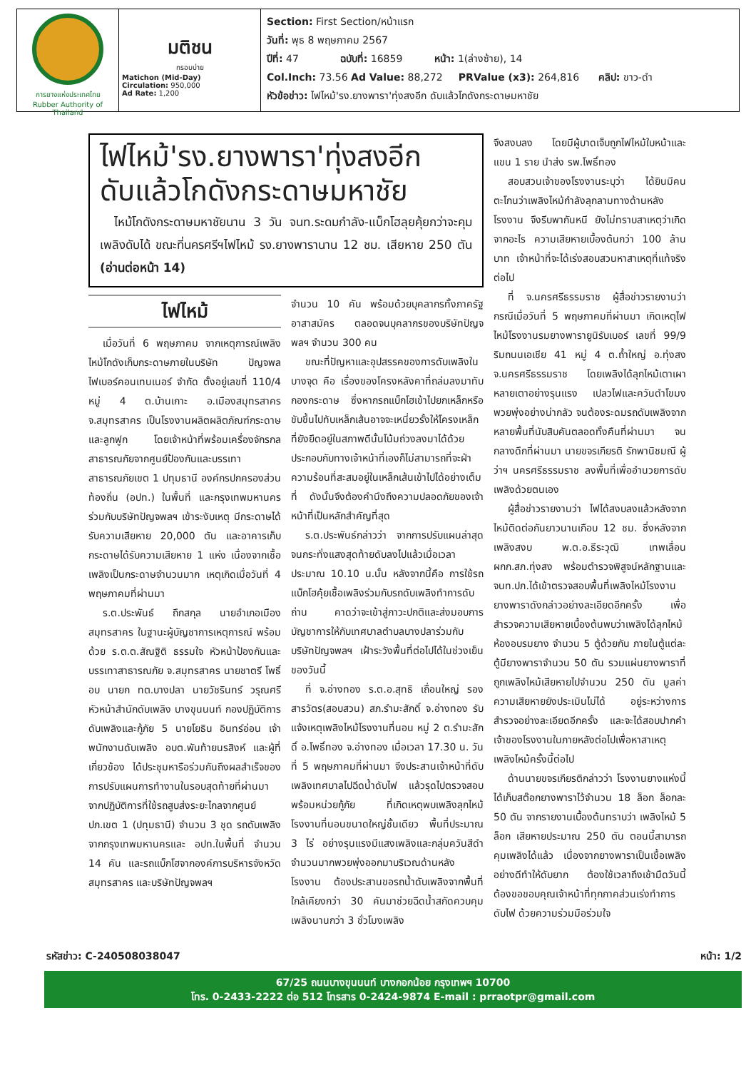การยางแห่งประเทศไทย
Rubber Authority of Thailand
มติชน
กรอบบ่าย
Matichon (Mid-Day)
Circulation: 950,000
Ad Rate: 1,200
Section: First Section/หน้าแรก
วันที่: พุธ 8 พฤษภาคม 2567
ปีที่: 47 ฉบับที่: 16859 หน้า: 1(ล่างซ้าย), 14
Col.Inch: 73.56 Ad Value: 88,272 PRValue (x3): 264,816 คลิป: ขาว-ดำ
หัวข้อข่าว: ไฟไหม้'รง.ยางพารา'ทุ่งสงอีก ดับแล้วโกดังกระดาษมหาชัย
ไฟไหม้'รง.ยางพารา'ทุ่งสงอีก
ดับแล้วโกดังกระดาษมหาชัย
ไหม้โกดังกระดาษมหาชัยนาน 3 วัน จนท.ระดมกำลัง-แบ็กโฮลุยคุ้ยกว่าจะคุมเพลิงดับได้ ขณะที่นครศรีฯไฟไหม้ รง.ยางพารานาน 12 ชม. เสียหาย 250 ตัน (อ่านต่อหน้า 14)
จึงสงบลง โดยมีผู้บาดเจ็บถูกไฟไหม้ใบหน้าและแขน 1 ราย นำส่ง รพ.โพธิ์ทอง
สอบสวนเจ้าของโรงงานระบุว่า ได้ยินมีคนตะโกนว่าเพลิงไหม้กำลังลุกลามทางด้านหลังโรงงาน จึงรีบพากันหนี ยังไม่ทราบสาเหตุว่าเกิดจากอะไร ความเสียหายเบื้องต้นกว่า 100 ล้านบาท เจ้าหน้าที่จะได้เร่งสอบสวนหาสาเหตุที่แท้จริงต่อไป
ที่ จ.นครศรีธรรมราช ผู้สื่อข่าวรายงานว่า กรณีเมื่อวันที่ 5 พฤษภาคมที่ผ่านมา เกิดเหตุไฟไหม้โรงงานรมยางพารายูนิรับเบอร์ เลขที่ 99/9 ริมถนนเอเชีย 41 หมู่ 4 ต.ถ้ำใหญ่ อ.ทุ่งสง จ.นครศรีธรรมราช โดยเพลิงได้ลุกไหม้เตาเผาหลายเตาอย่างรุนแรง เปลวไฟและควันดำโขมงพวยพุ่งอย่างน่ากลัว จนต้องระดมรถดับเพลิงจากหลายพื้นที่นับสิบคันตลอดทั้งคืนที่ผ่านมา จนกลางดึกที่ผ่านมา นายขจรเกียรติ รักพานิชมณี ผู้ว่าฯ นครศรีธรรมราช ลงพื้นที่เพื่ออำนวยการดับเพลิงด้วยตนเอง
ผู้สื่อข่าวรายงานว่า ไฟได้สงบลงแล้วหลังจากไหม้ติดต่อกันยาวนานเกือบ 12 ชม. ซึ่งหลังจากเพลิงสงบ พ.ต.อ.ธีระวุฒิ เทพเลื่อน ผกก.สภ.ทุ่งสง พร้อมตำรวจพิสูจน์หลักฐานและ จนท.ปภ.ได้เข้าตรวจสอบพื้นที่เพลิงไหม้โรงงานยางพาราดังกล่าวอย่างละเอียดอีกครั้ง เพื่อสำรวจความเสียหายเบื้องต้นพบว่าเพลิงได้ลุกไหม้ห้องอบรมยาง จำนวน 5 ตู้ด้วยกัน ภายในตู้แต่ละตู้มียางพาราจำนวน 50 ตัน รวมแผ่นยางพาราที่ถูกเพลิงไหม้เสียหายไปจำนวน 250 ตัน มูลค่าความเสียหายยังประเมินไม่ได้ อยู่ระหว่างการสำรวจอย่างละเอียดอีกครั้ง และจะได้สอบปากคำเจ้าของโรงงานในภายหลังต่อไปเพื่อหาสาเหตุเพลิงไหม้ครั้งนี้ต่อไป
ด้านนายขจรเกียรติกล่าวว่า โรงงานยางแห่งนี้ได้เก็บสต๊อกยางพาราไว้จำนวน 18 ล็อก ล็อกละ 50 ตัน จากรายงานเบื้องต้นทราบว่า เพลิงไหม้ 5 ล็อก เสียหายประมาณ 250 ตัน ตอนนี้สามารถคุมเพลิงได้แล้ว เนื่องจากยางพาราเป็นเชื้อเพลิงอย่างดีทำให้ดับยาก ต้องใช้เวลาถึงเช้ามืดวันนี้ ต้องขอขอบคุณเจ้าหน้าที่ทุกภาคส่วนเร่งทำการดับไฟ ด้วยความร่วมมือร่วมใจ
ไฟไหม้
เมื่อวันที่ 6 พฤษภาคม จากเหตุการณ์เพลิงไหม้โกดังเก็บกระดาษภายในบริษัท ปัญจพล ไฟเบอร์คอนเทนเนอร์ จำกัด ตั้งอยู่เลขที่ 110/4 หมู่ 4 ต.บ้านเกาะ อ.เมืองสมุทรสาคร จ.สมุทรสาคร เป็นโรงงานผลิตผลิตภัณฑ์กระดาษและลูกฟูก โดยเจ้าหน้าที่พร้อมเครื่องจักรกลสาธารณภัยจากศูนย์ป้องกันและบรรเทาสาธารณภัยเขต 1 ปทุมธานี องค์กรปกครองส่วนท้องถิ่น (อปท.) ในพื้นที่ และกรุงเทพมหานคร ร่วมกับบริษัทปัญจพลฯ เข้าระงับเหตุ มีกระดาษได้รับความเสียหาย 20,000 ตัน และอาคารเก็บกระดาษได้รับความเสียหาย 1 แห่ง เนื่องจากเชื้อเพลิงเป็นกระดาษจำนวนมาก เหตุเกิดเมื่อวันที่ 4 พฤษภาคมที่ผ่านมา
ร.ต.ประพันธ์ ถึกสกุล นายอำเภอเมืองสมุทรสาคร ในฐานะผู้บัญชาการเหตุการณ์ พร้อมด้วย ร.ต.ต.สัณฐิติ ธรรมใจ หัวหน้าป้องกันและบรรเทาสาธารณภัย จ.สมุทรสาคร นายชาตรี โพธิ์อบ นายก ทต.บางปลา นายวัชรินทร์ วรุณศรี หัวหน้าสำนักดับเพลิง บางขุนนนท์ กองปฏิบัติการดับเพลิงและกู้ภัย 5 นายโยธิน อินทร์อ่อน เจ้าพนักงานดับเพลิง อบต.พันท้ายนรสิงห์ และผู้ที่เกี่ยวข้อง ได้ประชุมหารือร่วมกันถึงผลสำเร็จของการปรับแผนการทำงานในรอบสุดท้ายที่ผ่านมา จากปฏิบัติการที่ใช้รถสูบส่งระยะไกลจากศูนย์ ปภ.เขต 1 (ปทุมธานี) จำนวน 3 ชุด รถดับเพลิงจากกรุงเทพมหานครและ อปท.ในพื้นที่ จำนวน 14 คัน และรถแบ็กโฮจากองค์การบริหารจังหวัดสมุทรสาคร และบริษัทปัญจพลฯ
จำนวน 10 คัน พร้อมด้วยบุคลากรทั้งภาครัฐ อาสาสมัคร ตลอดจนบุคลากรของบริษัทปัญจพลฯ จำนวน 300 คน
ขณะที่ปัญหาและอุปสรรคของการดับเพลิงในบางจุด คือ เรื่องของโครงหลังคาที่ถล่มลงมาทับกองกระดาษ ซึ่งหากรถแบ็กโฮเข้าไปยกเหล็กหรือขับขึ้นไปทับเหล็กเส้นอาจจะเหนี่ยวรั้งให้โครงเหล็กที่ยังยึดอยู่ในสภาพดีนั้นโน้มถ่วงลงมาได้ด้วย ประกอบกับทางเจ้าหน้าที่เองก็ไม่สามารถที่จะฝ่าความร้อนที่สะสมอยู่ในเหล็กเส้นเข้าไปได้อย่างเต็มที่ ดังนั้นจึงต้องคำนึงถึงความปลอดภัยของเจ้าหน้าที่เป็นหลักสำคัญที่สุด
ร.ต.ประพันธ์กล่าวว่า จากการปรับแผนล่าสุดจนกระทั่งแสงสุดท้ายดับลงไปแล้วเมื่อเวลาประมาณ 10.10 น.นั้น หลังจากนี้คือ การใช้รถแบ็กโฮคุ้ยเชื้อเพลิงร่วมกับรถดับเพลิงทำการดับถ่าน คาดว่าจะเข้าสู่ภาวะปกติและส่งมอบการบัญชาการให้กับเทศบาลตำบลบางปลาร่วมกับบริษัทปัญจพลฯ เฝ้าระวังพื้นที่ต่อไปได้ในช่วงเย็นของวันนี้
ที่ จ.อ่างทอง ร.ต.อ.สุทธิ เถื่อนใหญ่ รองสารวัตร(สอบสวน) สภ.รำมะสักดิ์ จ.อ่างทอง รับแจ้งเหตุเพลิงไหม้โรงงานที่นอน หมู่ 2 ต.รำมะสักดิ์ อ.โพธิ์ทอง จ.อ่างทอง เมื่อเวลา 17.30 น. วันที่ 5 พฤษภาคมที่ผ่านมา จึงประสานเจ้าหน้าที่ดับเพลิงเทศบาลไปฉีดน้ำดับไฟ แล้วรุดไปตรวจสอบพร้อมหน่วยกู้ภัย ที่เกิดเหตุพบเพลิงลุกไหม้โรงงานที่นอนขนาดใหญ่ชั้นเดียว พื้นที่ประมาณ 3 ไร่ อย่างรุนแรงมีแสงเพลิงและกลุ่มควันสีดำจำนวนมากพวยพุ่งออกมาบริเวณด้านหลังโรงงาน ต้องประสานขอรถน้ำดับเพลิงจากพื้นที่ใกล้เคียงกว่า 30 คันมาช่วยฉีดน้ำสกัดควบคุมเพลิงนานกว่า 3 ชั่วโมงเพลิง
รหัสข่าว: C-240508038047 หน้า: 1/2
67/25 ถนนบางขุนนนท์ บางกอกน้อย กรุงเทพฯ 10700
โทร. 0-2433-2222 ต่อ 512 โทรสาร 0-2424-9874 E-mail : prraotpr@gmail.com